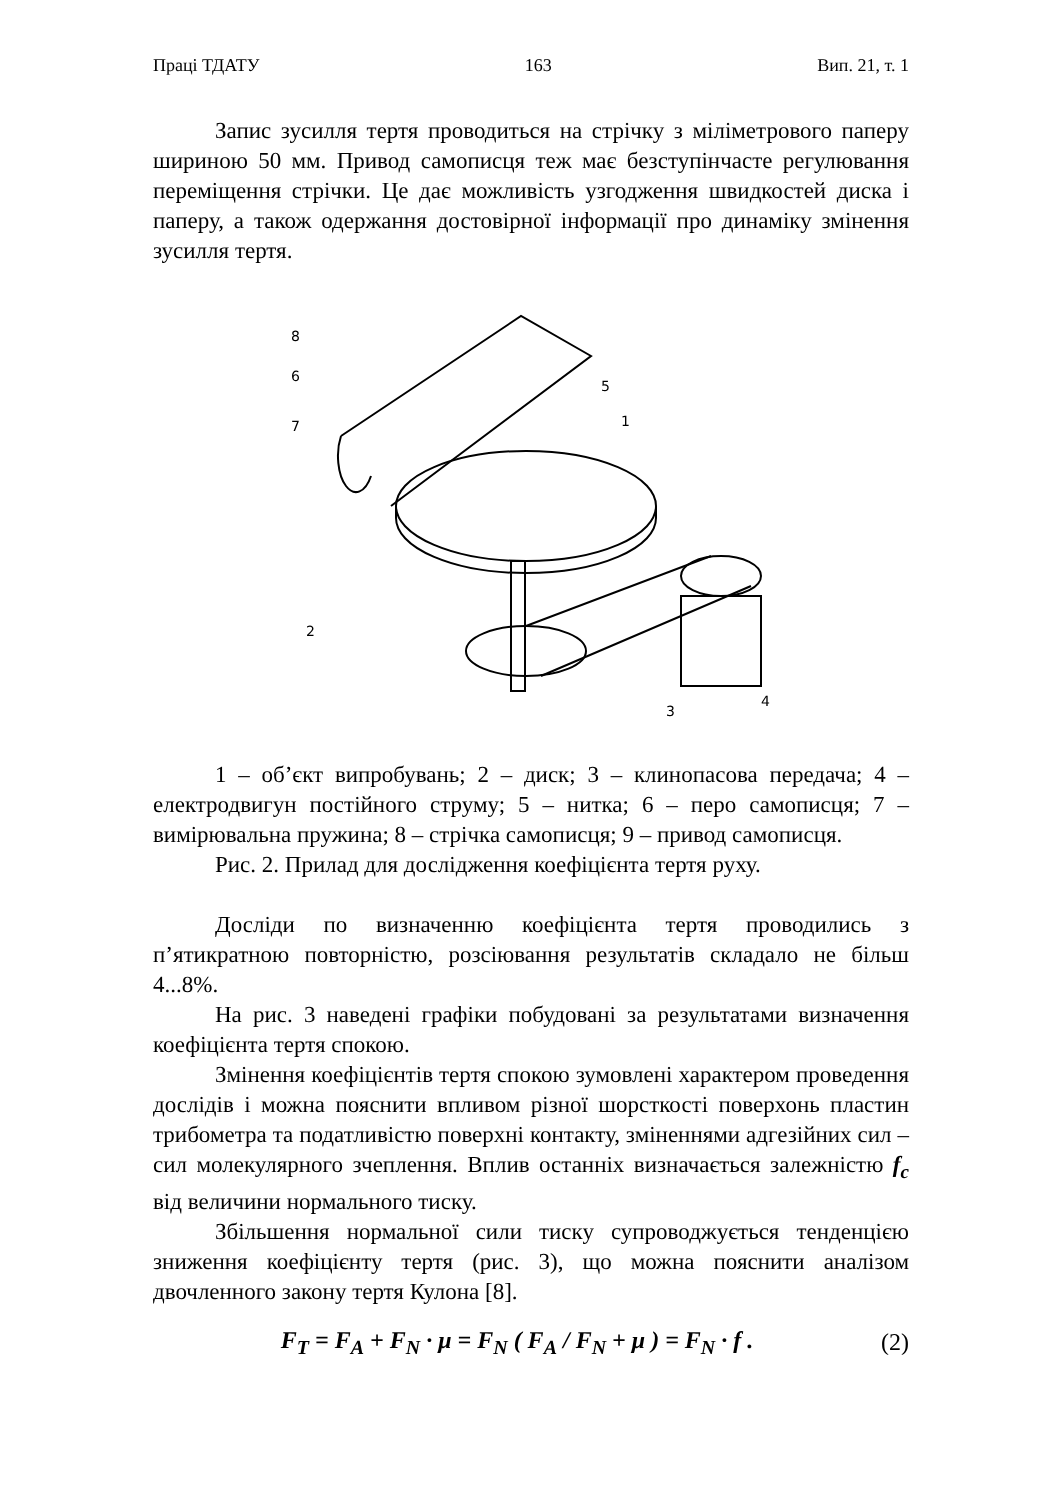Праці ТДАТУ 163 Вип. 21, т. 1
Запис зусилля тертя проводиться на стрічку з міліметрового паперу шириною 50 мм. Привод самописця теж має безступінчасте регулювання переміщення стрічки. Це дає можливість узгодження швидкостей диска і паперу, а також одержання достовірної інформації про динаміку змінення зусилля тертя.
8
6
7
5
1
2
3
4
1 – об’єкт випробувань; 2 – диск; 3 – клинопасова передача; 4 – електродвигун постійного струму; 5 – нитка; 6 – перо самописця; 7 – вимірювальна пружина; 8 – стрічка самописця; 9 – привод самописця.
Рис. 2. Прилад для дослідження коефіцієнта тертя руху.
Досліди по визначенню коефіцієнта тертя проводились з п’ятикратною повторністю, розсіювання результатів складало не більш 4...8%.
На рис. 3 наведені графіки побудовані за результатами визначення коефіцієнта тертя спокою.
Змінення коефіцієнтів тертя спокою зумовлені характером проведення дослідів і можна пояснити впливом різної шорсткості поверхонь пластин трибометра та податливістю поверхні контакту, зміненнями адгезійних сил – сил молекулярного зчеплення. Вплив останніх визначається залежністю f<sub>c</sub> від величини нормального тиску.
Збільшення нормальної сили тиску супроводжується тенденцією зниження коефіцієнту тертя (рис. 3), що можна пояснити аналізом двочленного закону тертя Кулона [8].
F<sub>T</sub> = F<sub>A</sub> + F<sub>N</sub> · μ = F<sub>N</sub> ( F<sub>A</sub> / F<sub>N</sub> + μ ) = F<sub>N</sub> · f . (2)